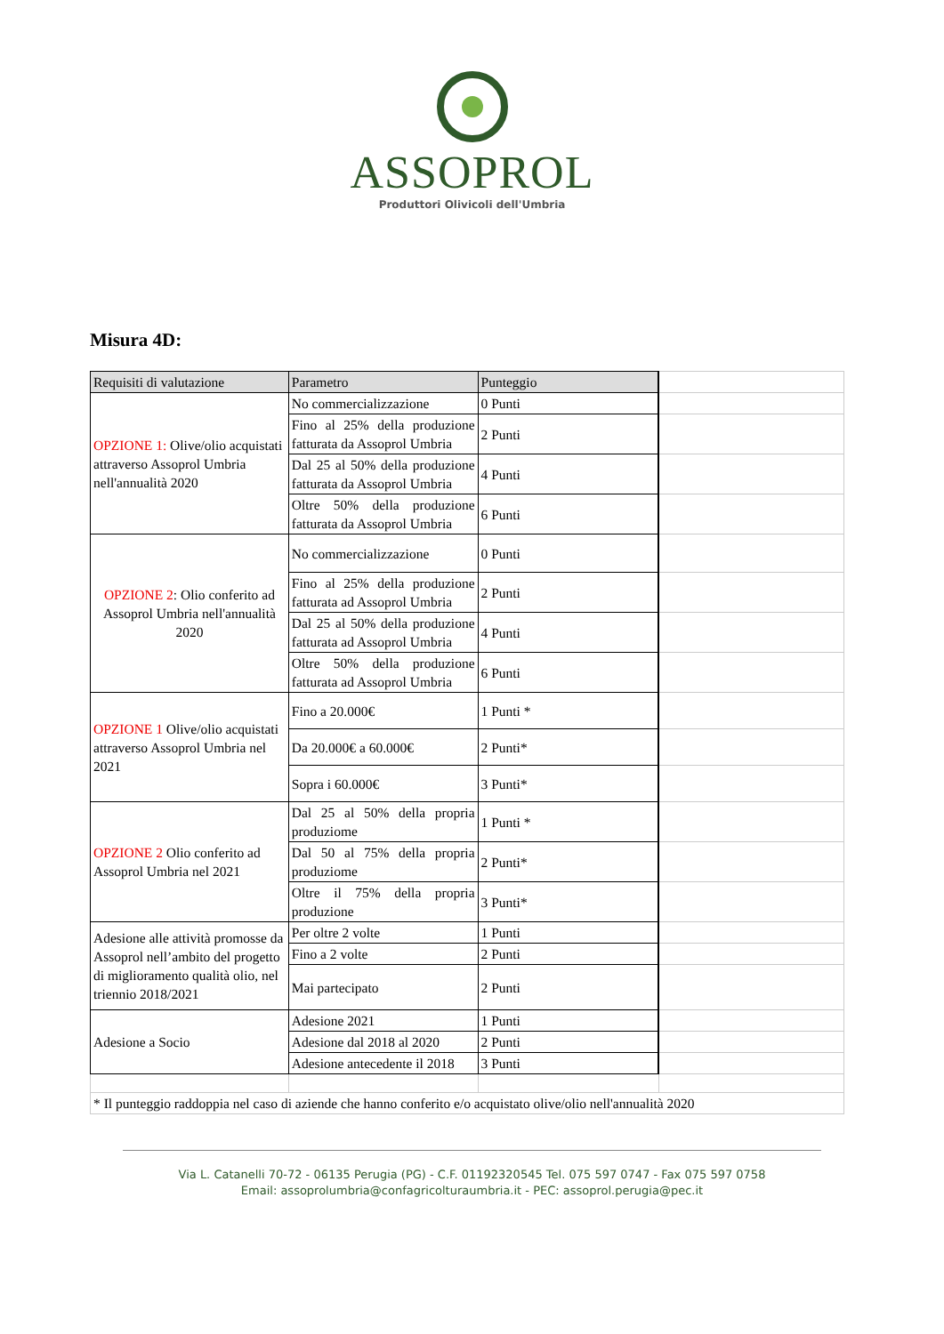ASSOPROL
Produttori Olivicoli dell'Umbria
Misura 4D:
| Requisiti di valutazione | Parametro | Punteggio | |
| OPZIONE 1: Olive/olio acquistati attraverso Assoprol Umbria nell'annualità 2020 | No commercializzazione | 0 Punti | |
| | Fino al 25% della produzione fatturata da Assoprol Umbria | 2 Punti | |
| | Dal 25 al 50% della produzione fatturata da Assoprol Umbria | 4 Punti | |
| | Oltre 50% della produzione fatturata da Assoprol Umbria | 6 Punti | |
| OPZIONE 2 : Olio conferito ad Assoprol Umbria nell'annualità 2020 | No commercializzazione | 0 Punti | |
| | Fino al 25% della produzione fatturata ad Assoprol Umbria | 2 Punti | |
| | Dal 25 al 50% della produzione fatturata ad Assoprol Umbria | 4 Punti | |
| | Oltre 50% della produzione fatturata ad Assoprol Umbria | 6 Punti | |
| OPZIONE 1 Olive/olio acquistati attraverso Assoprol Umbria nel 2021 | Fino a 20.000€ | 1 Punti * | |
| | Da 20.000€ a 60.000€ | 2 Punti* | |
| | Sopra i 60.000€ | 3 Punti* | |
| OPZIONE 2 Olio conferito ad Assoprol Umbria nel 2021 | Dal 25 al 50% della propria produziome | 1 Punti * | |
| | Dal 50 al 75% della propria produziome | 2 Punti* | |
| | Oltre il 75% della propria produzione | 3 Punti* | |
| Adesione alle attività promosse da Assoprol nell’ambito del progetto di miglioramento qualità olio, nel triennio 2018/2021 | Per oltre 2 volte | 1 Punti | |
| | Fino a 2 volte | 2 Punti | |
| | Mai partecipato | 2 Punti | |
| Adesione a Socio | Adesione 2021 | 1 Punti | |
| | Adesione dal 2018 al 2020 | 2 Punti | |
| | Adesione antecedente il 2018 | 3 Punti | |
| * Il punteggio raddoppia nel caso di aziende che hanno conferito e/o acquistato olive/olio nell'annualità 2020 | | | |
Via L. Catanelli 70-72 - 06135 Perugia (PG) - C.F. 01192320545 Tel. 075 597 0747 - Fax 075 597 0758
Email: assoprolumbria@confagricolturaumbria.it - PEC: assoprol.perugia@pec.it